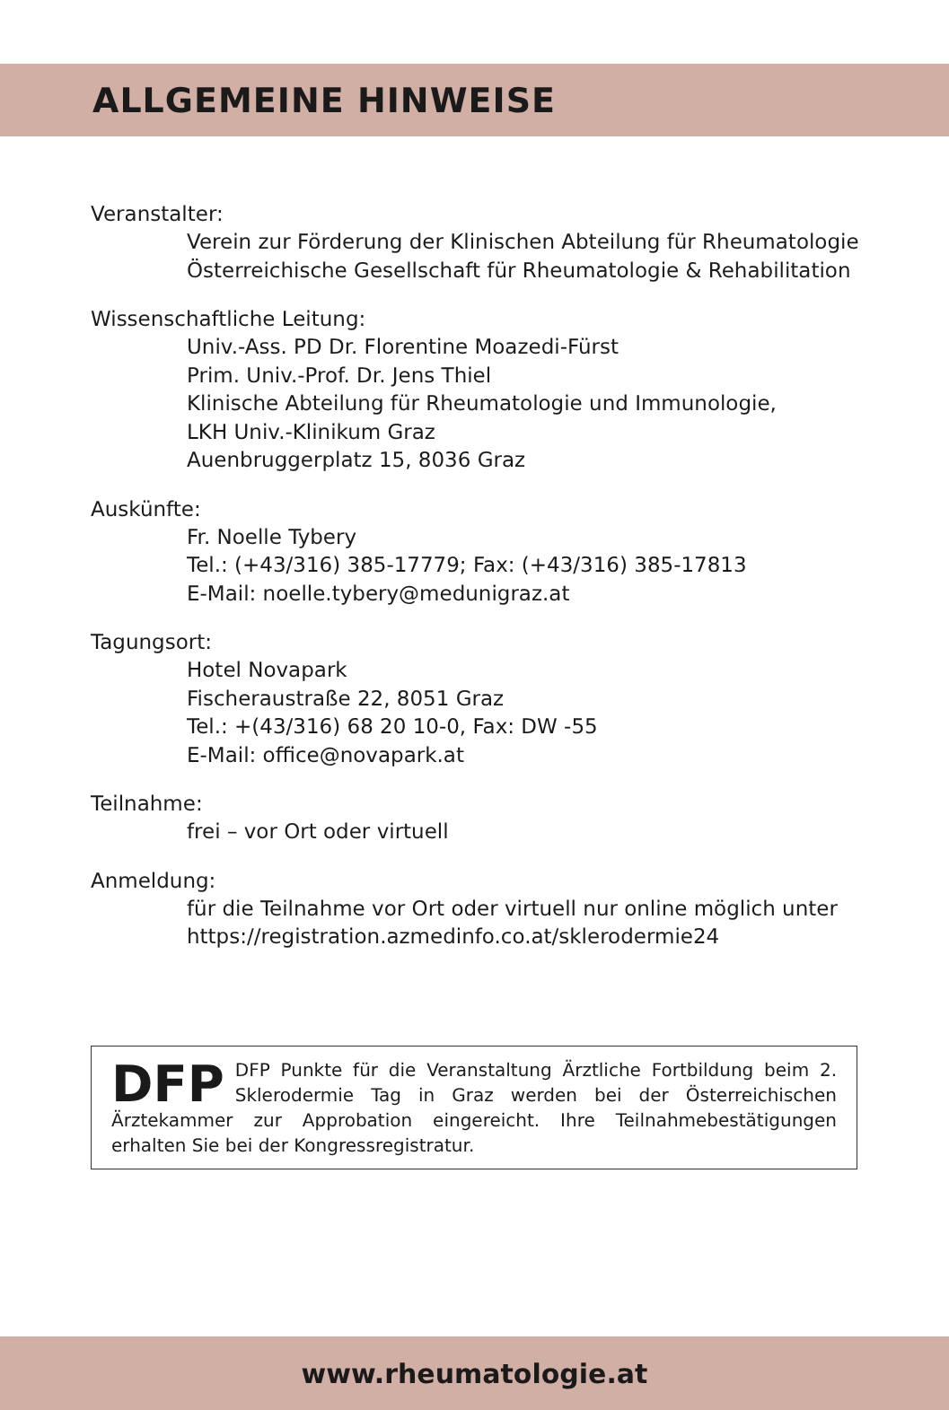ALLGEMEINE HINWEISE
Veranstalter:
Verein zur Förderung der Klinischen Abteilung für Rheumatologie
Österreichische Gesellschaft für Rheumatologie & Rehabilitation
Wissenschaftliche Leitung:
Univ.-Ass. PD Dr. Florentine Moazedi-Fürst
Prim. Univ.-Prof. Dr. Jens Thiel
Klinische Abteilung für Rheumatologie und Immunologie,
LKH Univ.-Klinikum Graz
Auenbruggerplatz 15, 8036 Graz
Auskünfte:
Fr. Noelle Tybery
Tel.: (+43/316) 385-17779; Fax: (+43/316) 385-17813
E-Mail: noelle.tybery@medunigraz.at
Tagungsort:
Hotel Novapark
Fischeraustraße 22, 8051 Graz
Tel.: +(43/316) 68 20 10-0, Fax: DW -55
E-Mail: office@novapark.at
Teilnahme:
frei – vor Ort oder virtuell
Anmeldung:
für die Teilnahme vor Ort oder virtuell nur online möglich unter
https://registration.azmedinfo.co.at/sklerodermie24
DFP DFP Punkte für die Veranstaltung Ärztliche Fortbildung beim 2. Sklerodermie Tag in Graz werden bei der Österreichischen Ärztekammer zur Approbation eingereicht. Ihre Teilnahmebestätigungen erhalten Sie bei der Kongressregistratur.
www.rheumatologie.at